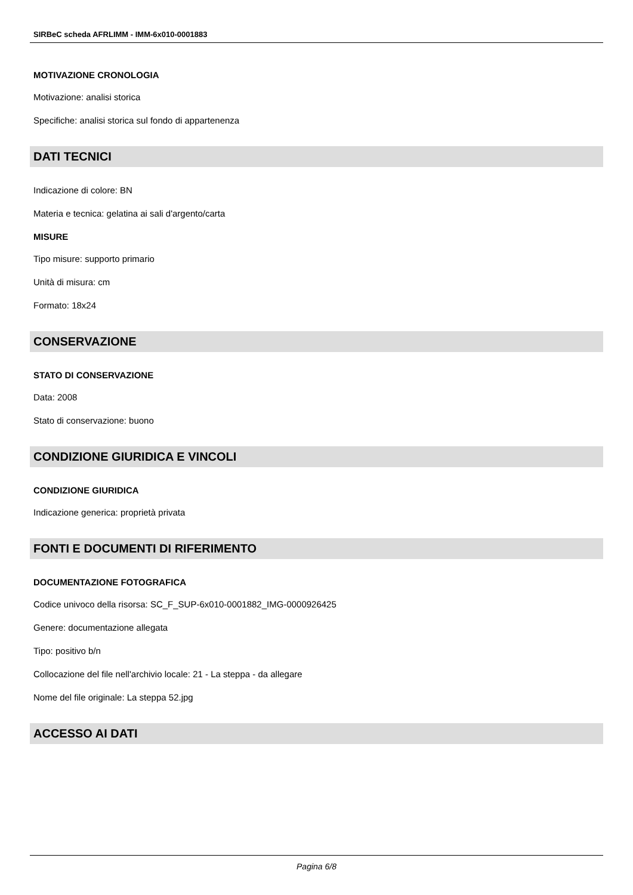SIRBeC scheda AFRLIMM - IMM-6x010-0001883
MOTIVAZIONE CRONOLOGIA
Motivazione: analisi storica
Specifiche: analisi storica sul fondo di appartenenza
DATI TECNICI
Indicazione di colore: BN
Materia e tecnica: gelatina ai sali d'argento/carta
MISURE
Tipo misure: supporto primario
Unità di misura: cm
Formato: 18x24
CONSERVAZIONE
STATO DI CONSERVAZIONE
Data: 2008
Stato di conservazione: buono
CONDIZIONE GIURIDICA E VINCOLI
CONDIZIONE GIURIDICA
Indicazione generica: proprietà privata
FONTI E DOCUMENTI DI RIFERIMENTO
DOCUMENTAZIONE FOTOGRAFICA
Codice univoco della risorsa: SC_F_SUP-6x010-0001882_IMG-0000926425
Genere: documentazione allegata
Tipo: positivo b/n
Collocazione del file nell'archivio locale: 21 - La steppa - da allegare
Nome del file originale: La steppa 52.jpg
ACCESSO AI DATI
Pagina 6/8